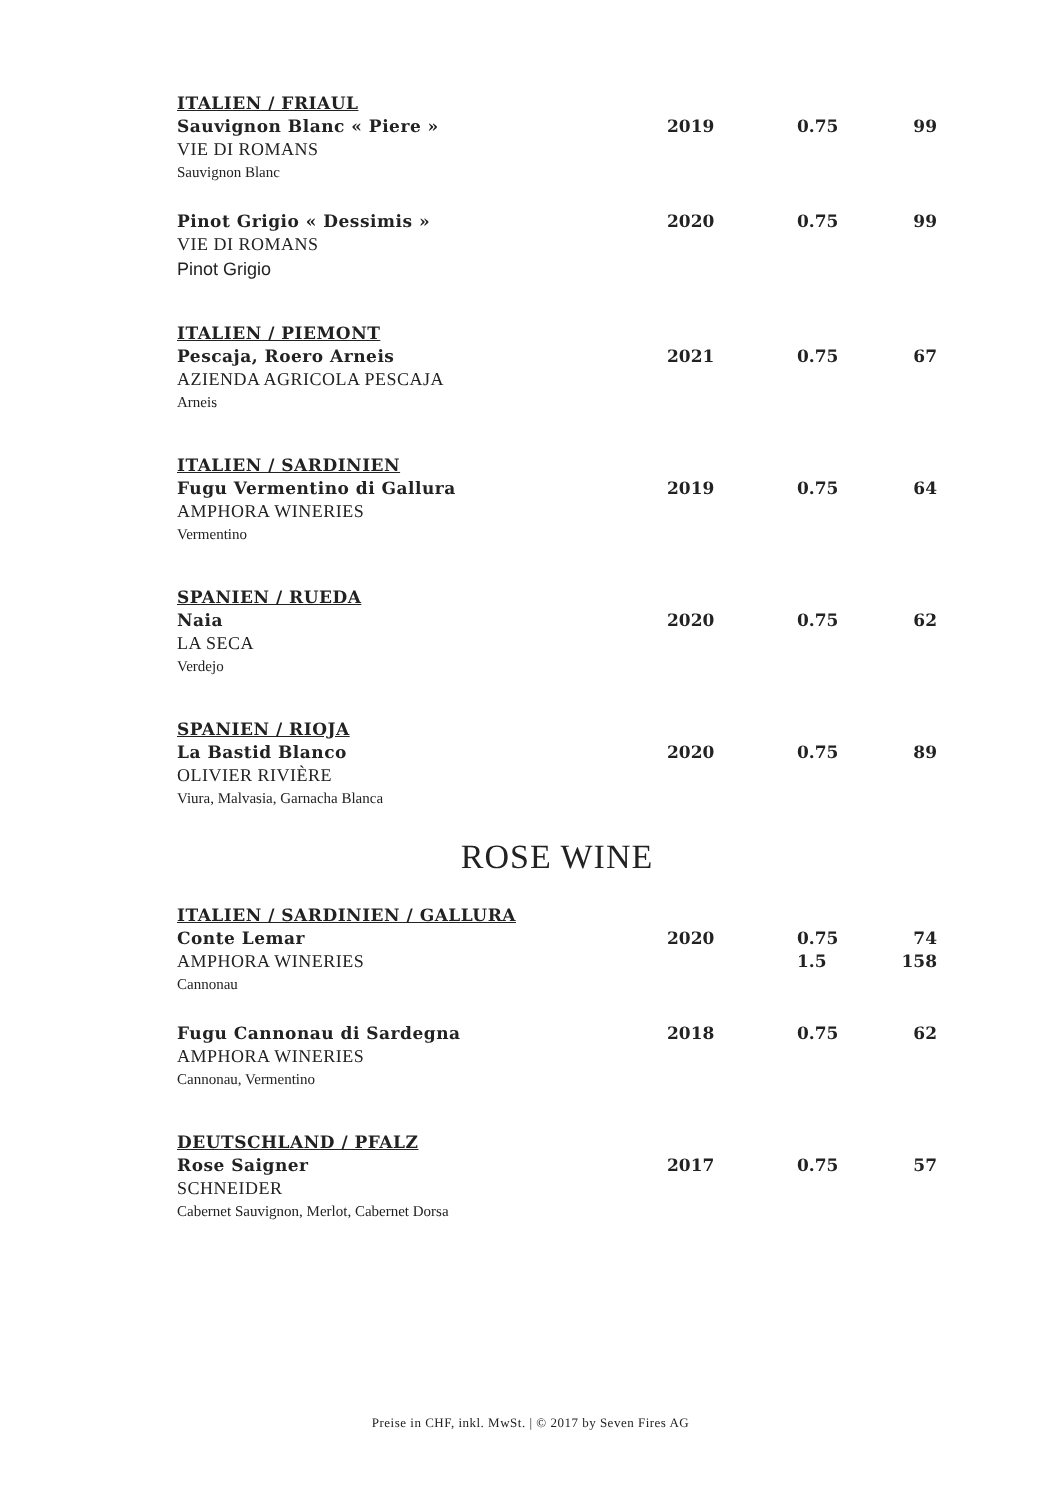| ITALIEN / FRIAUL | | | |
| Sauvignon Blanc « Piere » | 2019 | 0.75 | 99 |
| VIE DI ROMANS | | | |
| Sauvignon Blanc | | | |
| Pinot Grigio « Dessimis » | 2020 | 0.75 | 99 |
| VIE DI ROMANS | | | |
| Pinot Grigio | | | |
| ITALIEN / PIEMONT | | | |
| Pescaja, Roero Arneis | 2021 | 0.75 | 67 |
| AZIENDA AGRICOLA PESCAJA | | | |
| Arneis | | | |
| ITALIEN / SARDINIEN | | | |
| Fugu Vermentino di Gallura | 2019 | 0.75 | 64 |
| AMPHORA WINERIES | | | |
| Vermentino | | | |
| SPANIEN / RUEDA | | | |
| Naia | 2020 | 0.75 | 62 |
| LA SECA | | | |
| Verdejo | | | |
| SPANIEN / RIOJA | | | |
| La Bastid Blanco | 2020 | 0.75 | 89 |
| OLIVIER RIVIÈRE | | | |
| Viura, Malvasia, Garnacha Blanca | | | |
ROSE WINE
| ITALIEN / SARDINIEN / GALLURA | | | |
| Conte Lemar | 2020 | 0.75 | 74 |
| AMPHORA WINERIES | | 1.5 | 158 |
| Cannonau | | | |
| Fugu Cannonau di Sardegna | 2018 | 0.75 | 62 |
| AMPHORA WINERIES | | | |
| Cannonau, Vermentino | | | |
| DEUTSCHLAND / PFALZ | | | |
| Rose Saigner | 2017 | 0.75 | 57 |
| SCHNEIDER | | | |
| Cabernet Sauvignon, Merlot, Cabernet Dorsa | | | |
Preise in CHF, inkl. MwSt. | © 2017 by Seven Fires AG